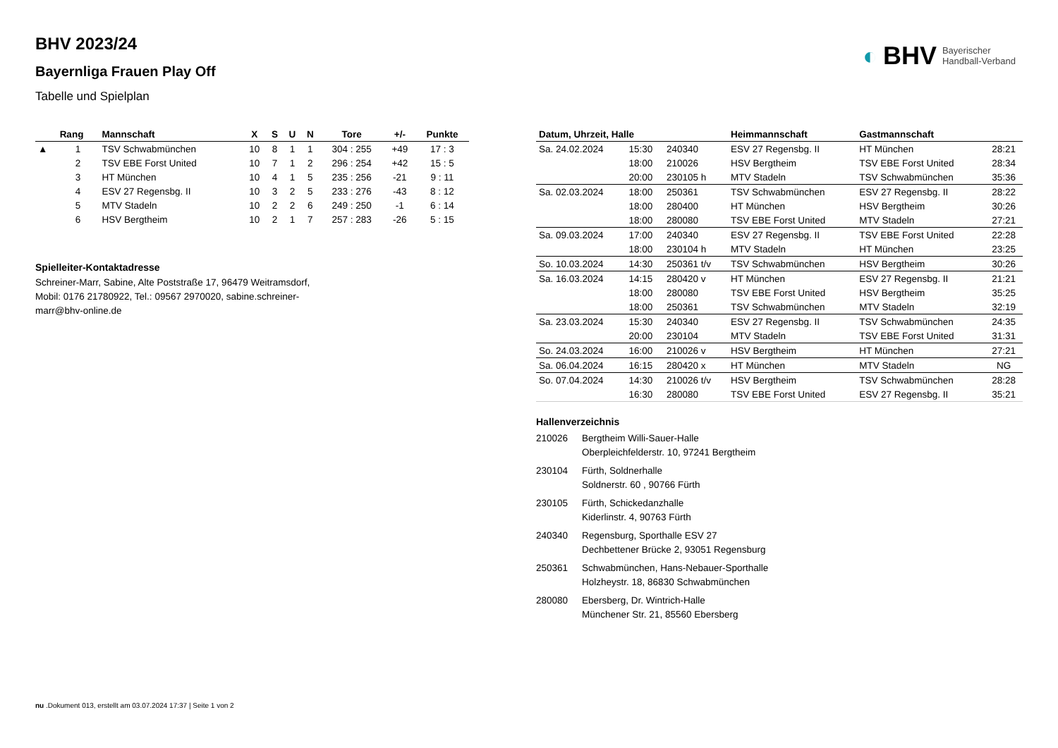◐ BHV Bayerischer
Handball-Verband
BHV 2023/24
Bayernliga Frauen Play Off
Tabelle und Spielplan
| | Rang | Mannschaft | X | S | U | N | Tore | +/- | Punkte |
| --- | --- | --- | --- | --- | --- | --- | --- | --- | --- |
| ▲ | 1 | TSV Schwabmünchen | 10 | 8 | 1 | 1 | 304 : 255 | +49 | 17 : 3 |
| | 2 | TSV EBE Forst United | 10 | 7 | 1 | 2 | 296 : 254 | +42 | 15 : 5 |
| | 3 | HT München | 10 | 4 | 1 | 5 | 235 : 256 | -21 | 9 : 11 |
| | 4 | ESV 27 Regensbg. II | 10 | 3 | 2 | 5 | 233 : 276 | -43 | 8 : 12 |
| | 5 | MTV Stadeln | 10 | 2 | 2 | 6 | 249 : 250 | -1 | 6 : 14 |
| | 6 | HSV Bergtheim | 10 | 2 | 1 | 7 | 257 : 283 | -26 | 5 : 15 |
Spielleiter-Kontaktadresse
Schreiner-Marr, Sabine, Alte Poststraße 17, 96479 Weitramsdorf,
Mobil: 0176 21780922, Tel.: 09567 2970020, sabine.schreiner-
marr@bhv-online.de
| Datum, Uhrzeit, Halle | | | Heimmannschaft | Gastmannschaft | |
| --- | --- | --- | --- | --- | --- |
| Sa. 24.02.2024 | 15:30 | 240340 | ESV 27 Regensbg. II | HT München | 28:21 |
| | 18:00 | 210026 | HSV Bergtheim | TSV EBE Forst United | 28:34 |
| | 20:00 | 230105 h | MTV Stadeln | TSV Schwabmünchen | 35:36 |
| Sa. 02.03.2024 | 18:00 | 250361 | TSV Schwabmünchen | ESV 27 Regensbg. II | 28:22 |
| | 18:00 | 280400 | HT München | HSV Bergtheim | 30:26 |
| | 18:00 | 280080 | TSV EBE Forst United | MTV Stadeln | 27:21 |
| Sa. 09.03.2024 | 17:00 | 240340 | ESV 27 Regensbg. II | TSV EBE Forst United | 22:28 |
| | 18:00 | 230104 h | MTV Stadeln | HT München | 23:25 |
| So. 10.03.2024 | 14:30 | 250361 t/v | TSV Schwabmünchen | HSV Bergtheim | 30:26 |
| Sa. 16.03.2024 | 14:15 | 280420 v | HT München | ESV 27 Regensbg. II | 21:21 |
| | 18:00 | 280080 | TSV EBE Forst United | HSV Bergtheim | 35:25 |
| | 18:00 | 250361 | TSV Schwabmünchen | MTV Stadeln | 32:19 |
| Sa. 23.03.2024 | 15:30 | 240340 | ESV 27 Regensbg. II | TSV Schwabmünchen | 24:35 |
| | 20:00 | 230104 | MTV Stadeln | TSV EBE Forst United | 31:31 |
| So. 24.03.2024 | 16:00 | 210026 v | HSV Bergtheim | HT München | 27:21 |
| Sa. 06.04.2024 | 16:15 | 280420 x | HT München | MTV Stadeln | NG |
| So. 07.04.2024 | 14:30 | 210026 t/v | HSV Bergtheim | TSV Schwabmünchen | 28:28 |
| | 16:30 | 280080 | TSV EBE Forst United | ESV 27 Regensbg. II | 35:21 |
Hallenverzeichnis
| 210026 | Bergtheim Willi-Sauer-Halle Oberpleichfelderstr. 10, 97241 Bergtheim |
| 230104 | Fürth, Soldnerhalle Soldnerstr. 60 , 90766 Fürth |
| 230105 | Fürth, Schickedanzhalle Kiderlinstr. 4, 90763 Fürth |
| 240340 | Regensburg, Sporthalle ESV 27 Dechbettener Brücke 2, 93051 Regensburg |
| 250361 | Schwabmünchen, Hans-Nebauer-Sporthalle Holzheystr. 18, 86830 Schwabmünchen |
| 280080 | Ebersberg, Dr. Wintrich-Halle Münchener Str. 21, 85560 Ebersberg |
nu .Dokument 013, erstellt am 03.07.2024 17:37 | Seite 1 von 2